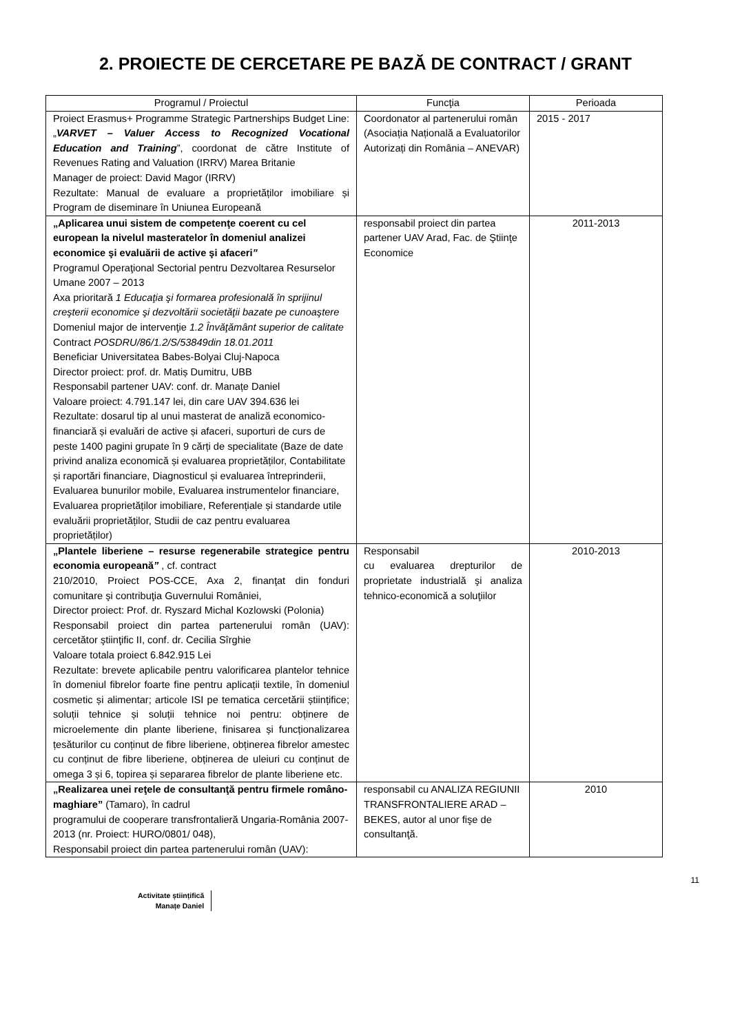2. PROIECTE DE CERCETARE PE BAZĂ DE CONTRACT / GRANT
| Programul / Proiectul | Funcţia | Perioada |
| --- | --- | --- |
| Proiect Erasmus+ Programme Strategic Partnerships Budget Line: „ VARVET – Valuer Access to Recognized Vocational Education and Training ”, coordonat de către Institute of Revenues Rating and Valuation (IRRV) Marea Britanie Manager de proiect: David Magor (IRRV) Rezultate: Manual de evaluare a proprietăților imobiliare și Program de diseminare în Uniunea Europeană | Coordonator al partenerului român (Asociația Națională a Evaluatorilor Autorizați din România – ANEVAR) | 2015 - 2017 |
| „Aplicarea unui sistem de competenţe coerent cu cel european la nivelul masteratelor în domeniul analizei economice şi evaluării de active şi afaceri ” Programul Operaţional Sectorial pentru Dezvoltarea Resurselor Umane 2007 – 2013 Axa prioritară 1 Educaţia şi formarea profesională în sprijinul creşterii economice şi dezvoltării societăţii bazate pe cunoaştere Domeniul major de intervenţie 1.2 Învăţământ superior de calitate Contract POSDRU/86/1.2/S/53849din 18.01.2011 Beneficiar Universitatea Babes-Bolyai Cluj-Napoca Director proiect: prof. dr. Matiș Dumitru, UBB Responsabil partener UAV: conf. dr. Manațe Daniel Valoare proiect: 4.791.147 lei, din care UAV 394.636 lei Rezultate: dosarul tip al unui masterat de analiză economico-financiară și evaluări de active și afaceri, suporturi de curs de peste 1400 pagini grupate în 9 cărți de specialitate (Baze de date privind analiza economică și evaluarea proprietăților, Contabilitate și raportări financiare, Diagnosticul și evaluarea întreprinderii, Evaluarea bunurilor mobile, Evaluarea instrumentelor financiare, Evaluarea proprietăților imobiliare, Referențiale și standarde utile evaluării proprietăților, Studii de caz pentru evaluarea proprietăților) | responsabil proiect din partea partener UAV Arad, Fac. de Ştiinţe Economice | 2011-2013 |
| „Plantele liberiene – resurse regenerabile strategice pentru economia europeană ” , cf. contract 210/2010, Proiect POS-CCE, Axa 2, finanţat din fonduri comunitare şi contribuţia Guvernului României, Director proiect: Prof. dr. Ryszard Michal Kozlowski (Polonia) Responsabil proiect din partea partenerului român (UAV): cercetător ştiinţific II, conf. dr. Cecilia Sîrghie Valoare totala proiect 6.842.915 Lei Rezultate: brevete aplicabile pentru valorificarea plantelor tehnice în domeniul fibrelor foarte fine pentru aplicații textile, în domeniul cosmetic și alimentar; articole ISI pe tematica cercetării științifice; soluții tehnice și soluții tehnice noi pentru: obținere de microelemente din plante liberiene, finisarea și funcționalizarea țesăturilor cu conținut de fibre liberiene, obținerea fibrelor amestec cu conținut de fibre liberiene, obținerea de uleiuri cu conținut de omega 3 și 6, topirea și separarea fibrelor de plante liberiene etc. | Responsabil cu evaluarea drepturilor de proprietate industrială şi analiza tehnico-economică a soluţiilor | 2010-2013 |
| „Realizarea unei reţele de consultanţă pentru firmele româno-maghiare” (Tamaro), în cadrul programului de cooperare transfrontalieră Ungaria-România 2007-2013 (nr. Proiect: HURO/0801/ 048), Responsabil proiect din partea partenerului român (UAV): | responsabil cu ANALIZA REGIUNII TRANSFRONTALIERE ARAD – BEKES, autor al unor fişe de consultanţă. | 2010 |
11
Activitate științifică
Manațe Daniel